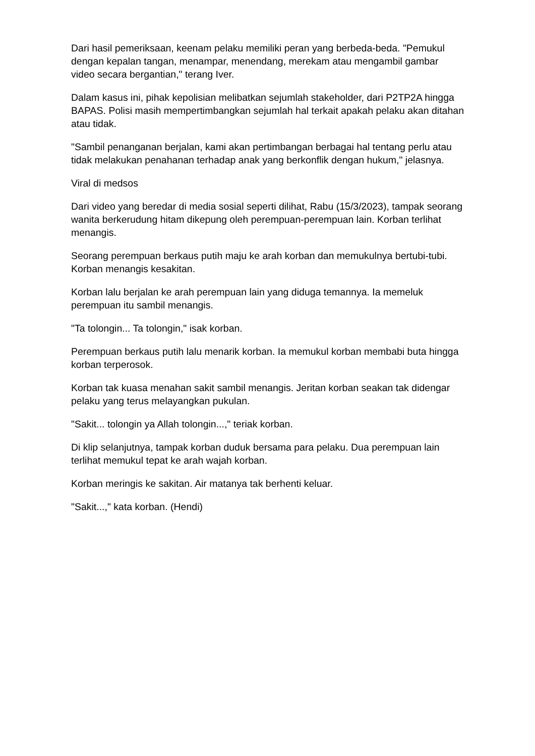Dari hasil pemeriksaan, keenam pelaku memiliki peran yang berbeda-beda. "Pemukul dengan kepalan tangan, menampar, menendang, merekam atau mengambil gambar video secara bergantian," terang Iver.
Dalam kasus ini, pihak kepolisian melibatkan sejumlah stakeholder, dari P2TP2A hingga BAPAS. Polisi masih mempertimbangkan sejumlah hal terkait apakah pelaku akan ditahan atau tidak.
"Sambil penanganan berjalan, kami akan pertimbangan berbagai hal tentang perlu atau tidak melakukan penahanan terhadap anak yang berkonflik dengan hukum," jelasnya.
Viral di medsos
Dari video yang beredar di media sosial seperti dilihat, Rabu (15/3/2023), tampak seorang wanita berkerudung hitam dikepung oleh perempuan-perempuan lain. Korban terlihat menangis.
Seorang perempuan berkaus putih maju ke arah korban dan memukulnya bertubi-tubi. Korban menangis kesakitan.
Korban lalu berjalan ke arah perempuan lain yang diduga temannya. Ia memeluk perempuan itu sambil menangis.
"Ta tolongin... Ta tolongin," isak korban.
Perempuan berkaus putih lalu menarik korban. Ia memukul korban membabi buta hingga korban terperosok.
Korban tak kuasa menahan sakit sambil menangis. Jeritan korban seakan tak didengar pelaku yang terus melayangkan pukulan.
"Sakit... tolongin ya Allah tolongin...," teriak korban.
Di klip selanjutnya, tampak korban duduk bersama para pelaku. Dua perempuan lain terlihat memukul tepat ke arah wajah korban.
Korban meringis ke sakitan. Air matanya tak berhenti keluar.
"Sakit...," kata korban. (Hendi)